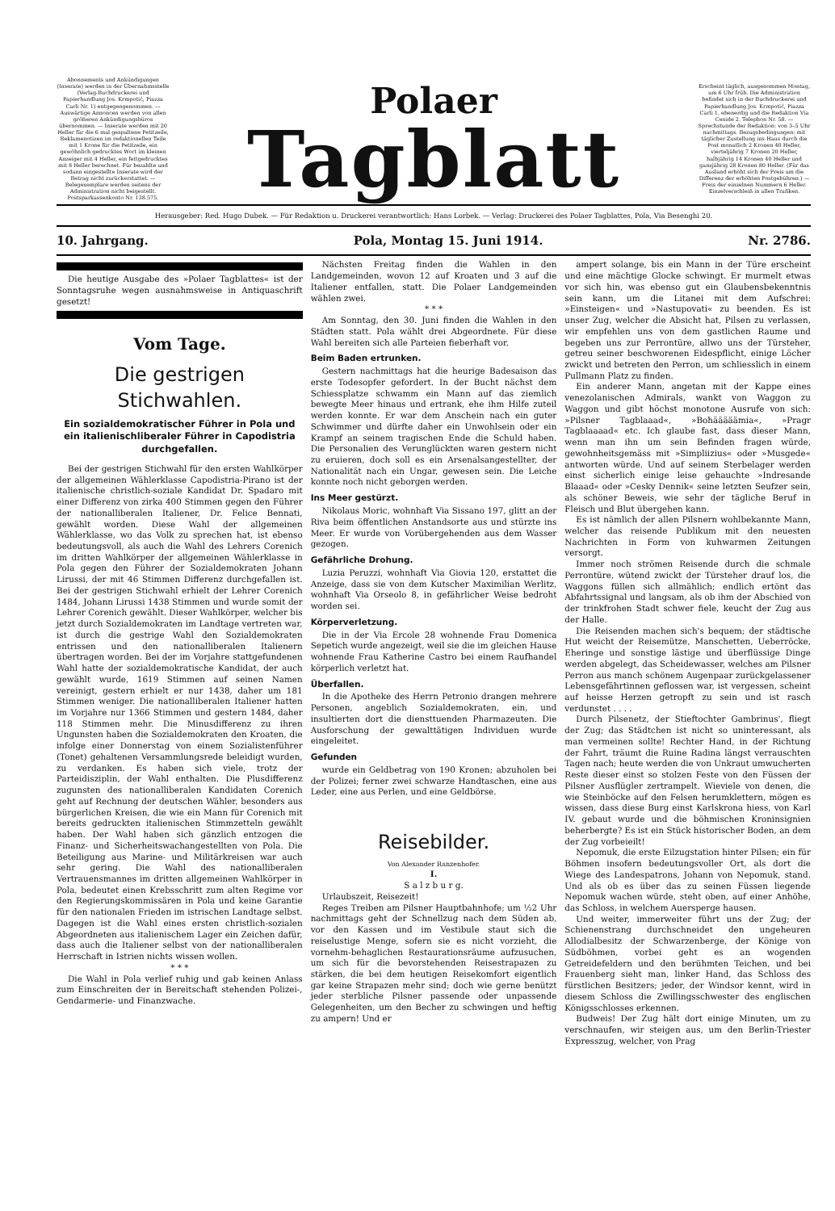Abonnements und Ankündigungen (Inserate) werden in der Übernahmsstelle (Verlag-Buchdruckerei und Papierhandlung Jos. Krmpotić, Piazza Carli Nr. 1) entgegengenommen. — Auswärtige Annoncen werden von allen größeren Ankündigungsbüros übernommen. — Inserate werden mit 20 Heller für die 6 mal gespaltene Petitzeile, Reklamenotizen im redaktionellen Teile mit 1 Krone für die Petitzeile, ein gewöhnlich gedrucktes Wort im kleinen Anzeiger mit 4 Heller, ein fettgedrucktes mit 8 Heller berechnet. Für bezahlte und sodann eingestellte Inserate wird der Betrag nicht zurückerstattet. — Belegexemplare werden seitens der Administration nicht beigestellt. Postsparkassenkonto Nr. 138.575.
Polaer
Tagblatt
Erscheint täglich, ausgenommen Montag, um 6 Uhr früh. Die Administration befindet sich in der Buchdruckerei und Papierhandlung Jos. Krmpotić, Piazza Carli 1, ebenerdig und die Redaktion Via Cenide 2. Telephon Nr. 58. — Sprechstunde der Redaktion: von 3–5 Uhr nachmittags. Bezugsbedingungen: mit täglicher Zustellung ins Haus durch die Post monatlich 2 Kronen 40 Heller, vierteljährig 7 Kronen 20 Heller, halbjährig 14 Kronen 40 Heller und ganzjährig 28 Kronen 80 Heller. (Für das Ausland erhöht sich der Preis um die Differenz der erhöhten Postgebühren.) — Preis der einzelnen Nummern 6 Heller. Einzelverschleiß in allen Trafiken.
Herausgeber: Red. Hugo Dubek. — Für Redaktion u. Druckerei verantwortlich: Hans Lorbek. — Verlag: Druckerei des Polaer Tagblattes, Pola, Via Besenghi 20.
10. Jahrgang. Pola, Montag 15. Juni 1914. Nr. 2786.
Die heutige Ausgabe des »Polaer Tagblattes« ist der Sonntagsruhe wegen ausnahmsweise in Antiquaschrift gesetzt!
Vom Tage.
Die gestrigen Stichwahlen.
Ein sozialdemokratischer Führer in Pola und ein italienischliberaler Führer in Capodistria durchgefallen.
Bei der gestrigen Stichwahl für den ersten Wahlkörper der allgemeinen Wählerklasse Capodistria-Pirano ist der italienische christlich-soziale Kandidat Dr. Spadaro mit einer Differenz von zirka 400 Stimmen gegen den Führer der nationalliberalen Italiener, Dr. Felice Bennati, gewählt worden. Diese Wahl der allgemeinen Wählerklasse, wo das Volk zu sprechen hat, ist ebenso bedeutungsvoll, als auch die Wahl des Lehrers Corenich im dritten Wahlkörper der allgemeinen Wählerklasse in Pola gegen den Führer der Sozialdemokraten Johann Lirussi, der mit 46 Stimmen Differenz durchgefallen ist. Bei der gestrigen Stichwahl erhielt der Lehrer Corenich 1484, Johann Lirussi 1438 Stimmen und wurde somit der Lehrer Corenich gewählt. Dieser Wahlkörper, welcher bis jetzt durch Sozialdemokraten im Landtage vertreten war, ist durch die gestrige Wahl den Sozialdemokraten entrissen und den nationalliberalen Italienern übertragen worden. Bei der im Vorjahre stattgefundenen Wahl hatte der sozialdemokratische Kandidat, der auch gewählt wurde, 1619 Stimmen auf seinen Namen vereinigt, gestern erhielt er nur 1438, daher um 181 Stimmen weniger. Die nationalliberalen Italiener hatten im Vorjahre nur 1366 Stimmen und gestern 1484, daher 118 Stimmen mehr. Die Minusdifferenz zu ihren Ungunsten haben die Sozialdemokraten den Kroaten, die infolge einer Donnerstag von einem Sozialistenführer (Tonet) gehaltenen Versammlungsrede beleidigt wurden, zu verdanken. Es haben sich viele, trotz der Parteidisziplin, der Wahl enthalten. Die Plusdifferenz zugunsten des nationalliberalen Kandidaten Corenich geht auf Rechnung der deutschen Wähler, besonders aus bürgerlichen Kreisen, die wie ein Mann für Corenich mit bereits gedruckten italienischen Stimmzetteln gewählt haben. Der Wahl haben sich gänzlich entzogen die Finanz- und Sicherheitswachangestellten von Pola. Die Beteiligung aus Marine- und Militärkreisen war auch sehr gering. Die Wahl des nationalliberalen Vertrauensmannes im dritten allgemeinen Wahlkörper in Pola, bedeutet einen Krebsschritt zum alten Regime vor den Regierungskommissären in Pola und keine Garantie für den nationalen Frieden im istrischen Landtage selbst. Dagegen ist die Wahl eines ersten christlich-sozialen Abgeordneten aus italienischem Lager ein Zeichen dafür, dass auch die Italiener selbst von der nationalliberalen Herrschaft in Istrien nichts wissen wollen.
* * *
Die Wahl in Pola verlief ruhig und gab keinen Anlass zum Einschreiten der in Bereitschaft stehenden Polizei-, Gendarmerie- und Finanzwache.
Nächsten Freitag finden die Wahlen in den Landgemeinden, wovon 12 auf Kroaten und 3 auf die Italiener entfallen, statt. Die Polaer Landgemeinden wählen zwei.
* * *
Am Sonntag, den 30. Juni finden die Wahlen in den Städten statt. Pola wählt drei Abgeordnete. Für diese Wahl bereiten sich alle Parteien fieberhaft vor.
Beim Baden ertrunken.
Gestern nachmittags hat die heurige Badesaison das erste Todesopfer gefordert. In der Bucht nächst dem Schiessplatze schwamm ein Mann auf das ziemlich bewegte Meer hinaus und ertrank, ehe ihm Hilfe zuteil werden konnte. Er war dem Anschein nach ein guter Schwimmer und dürfte daher ein Unwohlsein oder ein Krampf an seinem tragischen Ende die Schuld haben. Die Personalien des Verunglückten waren gestern nicht zu eruieren, doch soll es ein Arsenalsangestellter, der Nationalität nach ein Ungar, gewesen sein. Die Leiche konnte noch nicht geborgen werden.
Ins Meer gestürzt.
Nikolaus Moric, wohnhaft Via Sissano 197, glitt an der Riva beim öffentlichen Anstandsorte aus und stürzte ins Meer. Er wurde von Vorübergehenden aus dem Wasser gezogen.
Gefährliche Drohung.
Luzia Peruzzi, wohnhaft Via Giovia 120, erstattet die Anzeige, dass sie von dem Kutscher Maximilian Werlitz, wohnhaft Via Orseolo 8, in gefährlicher Weise bedroht worden sei.
Körperverletzung.
Die in der Via Ercole 28 wohnende Frau Domenica Sepetich wurde angezeigt, weil sie die im gleichen Hause wohnende Frau Katherine Castro bei einem Raufhandel körperlich verletzt hat.
Überfallen.
In die Apotheke des Herrn Petronio drangen mehrere Personen, angeblich Sozialdemokraten, ein, und insultierten dort die diensttuenden Pharmazeuten. Die Ausforschung der gewalttätigen Individuen wurde eingeleitet.
Gefunden
wurde ein Geldbetrag von 190 Kronen; abzuholen bei der Polizei; ferner zwei schwarze Handtaschen, eine aus Leder, eine aus Perlen, und eine Geldbörse.
Reisebilder.
Von Alexander Ranzenhofer.
I.
S a l z b u r g.
Urlaubszeit, Reisezeit!
Reges Treiben am Pilsner Hauptbahnhofe; um ½2 Uhr nachmittags geht der Schnellzug nach dem Süden ab, vor den Kassen und im Vestibule staut sich die reiselustige Menge, sofern sie es nicht vorzieht, die vornehm-behaglichen Restaurationsräume aufzusuchen, um sich für die bevorstehenden Reisestrapazen zu stärken, die bei dem heutigen Reisekomfort eigentlich gar keine Strapazen mehr sind; doch wie gerne benützt jeder sterbliche Pilsner passende oder unpassende Gelegenheiten, um den Becher zu schwingen und heftig zu ampern! Und er
ampert solange, bis ein Mann in der Türe erscheint und eine mächtige Glocke schwingt. Er murmelt etwas vor sich hin, was ebenso gut ein Glaubensbekenntnis sein kann, um die Litanei mit dem Aufschrei: »Einsteigen« und »Nastupovati« zu beenden. Es ist unser Zug, welcher die Absicht hat, Pilsen zu verlassen, wir empfehlen uns von dem gastlichen Raume und begeben uns zur Perrontüre, allwo uns der Türsteher, getreu seiner beschworenen Eidespflicht, einige Löcher zwickt und betreten den Perron, um schliesslich in einem Pullmann Platz zu finden.
Ein anderer Mann, angetan mit der Kappe eines venezolanischen Admirals, wankt von Waggon zu Waggon und gibt höchst monotone Ausrufe von sich: »Pilsner Tagblaaad«, »Bohääääämia«, »Pragr Tagblaaaad« etc. Ich glaube fast, dass dieser Mann, wenn man ihn um sein Befinden fragen würde, gewohnheitsgemäss mit »Simpliizius« oder »Musgede« antworten würde. Und auf seinem Sterbelager werden einst sicherlich einige leise gehauchte »Indresande Blaaad« oder »Cesky Dennik« seine letzten Seufzer sein, als schöner Beweis, wie sehr der tägliche Beruf in Fleisch und Blut übergehen kann.
Es ist nämlich der allen Pilsnern wohlbekannte Mann, welcher das reisende Publikum mit den neuesten Nachrichten in Form von kuhwarmen Zeitungen versorgt.
Immer noch strömen Reisende durch die schmale Perrontüre, wütend zwickt der Türsteher drauf los, die Waggons füllen sich allmählich; endlich ertönt das Abfahrtssignal und langsam, als ob ihm der Abschied von der trinkfrohen Stadt schwer fiele, keucht der Zug aus der Halle.
Die Reisenden machen sich's bequem; der städtische Hut weicht der Reisemütze, Manschetten, Ueberröcke, Eheringe und sonstige lästige und überflüssige Dinge werden abgelegt, das Scheidewasser, welches am Pilsner Perron aus manch schönem Augenpaar zurückgelassener Lebensgefährtinnen geflossen war, ist vergessen, scheint auf heisse Herzen getropft zu sein und ist rasch verdunstet . . . .
Durch Pilsenetz, der Stieftochter Gambrinus', fliegt der Zug; das Städtchen ist nicht so uninteressant, als man vermeinen sollte! Rechter Hand, in der Richtung der Fahrt, träumt die Ruine Radina längst verrauschten Tagen nach; heute werden die von Unkraut umwucherten Reste dieser einst so stolzen Feste von den Füssen der Pilsner Ausflügler zertrampelt. Wieviele von denen, die wie Steinböcke auf den Felsen herumklettern, mögen es wissen, dass diese Burg einst Karlskrona hiess, von Karl IV. gebaut wurde und die böhmischen Kroninsignien beherbergte? Es ist ein Stück historischer Boden, an dem der Zug vorbeieilt!
Nepomuk, die erste Eilzugstation hinter Pilsen; ein für Böhmen insofern bedeutungsvoller Ort, als dort die Wiege des Landespatrons, Johann von Nepomuk, stand. Und als ob es über das zu seinen Füssen liegende Nepomuk wachen würde, steht oben, auf einer Anhöhe, das Schloss, in welchem Auersperge hausen.
Und weiter, immerweiter führt uns der Zug; der Schienenstrang durchschneidet den ungeheuren Allodialbesitz der Schwarzenberge, der Könige von Südböhmen, vorbei geht es an wogenden Getreidefeldern und den berühmten Teichen, und bei Frauenberg sieht man, linker Hand, das Schloss des fürstlichen Besitzers; jeder, der Windsor kennt, wird in diesem Schloss die Zwillingsschwester des englischen Königsschlosses erkennen.
Budweis! Der Zug hält dort einige Minuten, um zu verschnaufen, wir steigen aus, um den Berlin-Triester Expresszug, welcher, von Prag